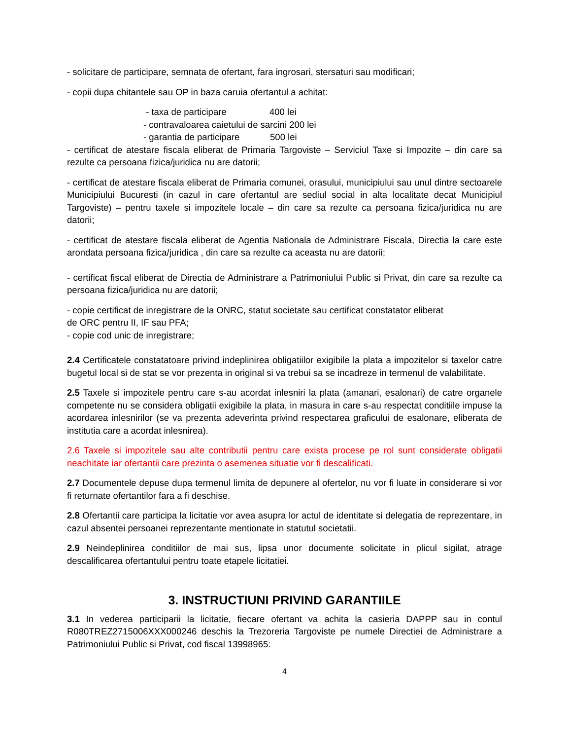- solicitare de participare, semnata de ofertant, fara ingrosari, stersaturi sau modificari;
- copii dupa chitantele sau OP in baza caruia ofertantul a achitat:
- taxa de participare 400 lei
- contravaloarea caietului de sarcini 200 lei
- garantia de participare 500 lei
- certificat de atestare fiscala eliberat de Primaria Targoviste – Serviciul Taxe si Impozite – din care sa rezulte ca persoana fizica/juridica nu are datorii;
- certificat de atestare fiscala eliberat de Primaria comunei, orasului, municipiului sau unul dintre sectoarele Municipiului Bucuresti (in cazul in care ofertantul are sediul social in alta localitate decat Municipiul Targoviste) – pentru taxele si impozitele locale – din care sa rezulte ca persoana fizica/juridica nu are datorii;
- certificat de atestare fiscala eliberat de Agentia Nationala de Administrare Fiscala, Directia la care este arondata persoana fizica/juridica , din care sa rezulte ca aceasta nu are datorii;
- certificat fiscal eliberat de Directia de Administrare a Patrimoniului Public si Privat, din care sa rezulte ca persoana fizica/juridica nu are datorii;
- copie certificat de inregistrare de la ONRC, statut societate sau certificat constatator eliberat
de ORC pentru II, IF sau PFA;
- copie cod unic de inregistrare;
2.4 Certificatele constatatoare privind indeplinirea obligatiilor exigibile la plata a impozitelor si taxelor catre bugetul local si de stat se vor prezenta in original si va trebui sa se incadreze in termenul de valabilitate.
2.5 Taxele si impozitele pentru care s-au acordat inlesniri la plata (amanari, esalonari) de catre organele competente nu se considera obligatii exigibile la plata, in masura in care s-au respectat conditiile impuse la acordarea inlesnirilor (se va prezenta adeverinta privind respectarea graficului de esalonare, eliberata de institutia care a acordat inlesnirea).
2.6 Taxele si impozitele sau alte contributii pentru care exista procese pe rol sunt considerate obligatii neachitate iar ofertantii care prezinta o asemenea situatie vor fi descalificati.
2.7 Documentele depuse dupa termenul limita de depunere al ofertelor, nu vor fi luate in considerare si vor fi returnate ofertantilor fara a fi deschise.
2.8 Ofertantii care participa la licitatie vor avea asupra lor actul de identitate si delegatia de reprezentare, in cazul absentei persoanei reprezentante mentionate in statutul societatii.
2.9 Neindeplinirea conditiilor de mai sus, lipsa unor documente solicitate in plicul sigilat, atrage descalificarea ofertantului pentru toate etapele licitatiei.
3. INSTRUCTIUNI PRIVIND GARANTIILE
3.1 In vederea participarii la licitatie, fiecare ofertant va achita la casieria DAPPP sau in contul R080TREZ2715006XXX000246 deschis la Trezoreria Targoviste pe numele Directiei de Administrare a Patrimoniului Public si Privat, cod fiscal 13998965:
4